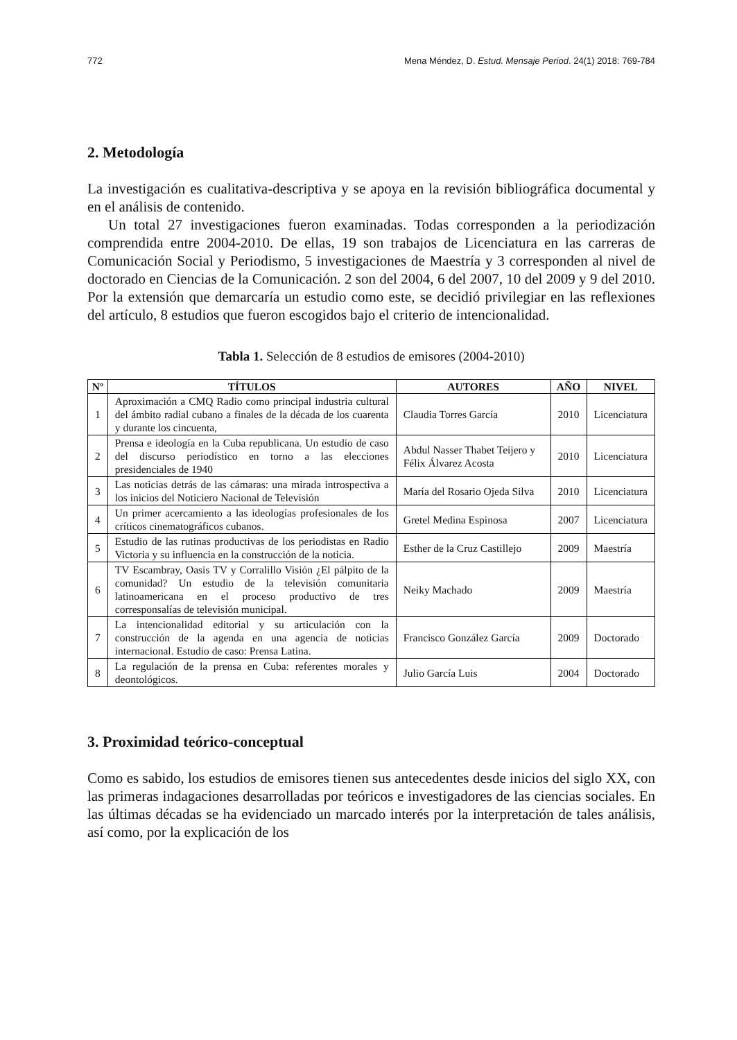772 Mena Méndez, D. Estud. Mensaje Period. 24(1) 2018: 769-784
2. Metodología
La investigación es cualitativa-descriptiva y se apoya en la revisión bibliográfica documental y en el análisis de contenido.
Un total 27 investigaciones fueron examinadas. Todas corresponden a la periodización comprendida entre 2004-2010. De ellas, 19 son trabajos de Licenciatura en las carreras de Comunicación Social y Periodismo, 5 investigaciones de Maestría y 3 corresponden al nivel de doctorado en Ciencias de la Comunicación. 2 son del 2004, 6 del 2007, 10 del 2009 y 9 del 2010. Por la extensión que demarcaría un estudio como este, se decidió privilegiar en las reflexiones del artículo, 8 estudios que fueron escogidos bajo el criterio de intencionalidad.
Tabla 1. Selección de 8 estudios de emisores (2004-2010)
| Nº | TÍTULOS | AUTORES | AÑO | NIVEL |
| --- | --- | --- | --- | --- |
| 1 | Aproximación a CMQ Radio como principal industria cultural del ámbito radial cubano a finales de la década de los cuarenta y durante los cincuenta, | Claudia Torres García | 2010 | Licenciatura |
| 2 | Prensa e ideología en la Cuba republicana. Un estudio de caso del discurso periodístico en torno a las elecciones presidenciales de 1940 | Abdul Nasser Thabet Teijero y Félix Álvarez Acosta | 2010 | Licenciatura |
| 3 | Las noticias detrás de las cámaras: una mirada introspectiva a los inicios del Noticiero Nacional de Televisión | María del Rosario Ojeda Silva | 2010 | Licenciatura |
| 4 | Un primer acercamiento a las ideologías profesionales de los críticos cinematográficos cubanos. | Gretel Medina Espinosa | 2007 | Licenciatura |
| 5 | Estudio de las rutinas productivas de los periodistas en Radio Victoria y su influencia en la construcción de la noticia. | Esther de la Cruz Castillejo | 2009 | Maestría |
| 6 | TV Escambray, Oasis TV y Corralillo Visión ¿El pálpito de la comunidad? Un estudio de la televisión comunitaria latinoamericana en el proceso productivo de tres corresponsalías de televisión municipal. | Neiky Machado | 2009 | Maestría |
| 7 | La intencionalidad editorial y su articulación con la construcción de la agenda en una agencia de noticias internacional. Estudio de caso: Prensa Latina. | Francisco González García | 2009 | Doctorado |
| 8 | La regulación de la prensa en Cuba: referentes morales y deontológicos. | Julio García Luis | 2004 | Doctorado |
3. Proximidad teórico-conceptual
Como es sabido, los estudios de emisores tienen sus antecedentes desde inicios del siglo XX, con las primeras indagaciones desarrolladas por teóricos e investigadores de las ciencias sociales. En las últimas décadas se ha evidenciado un marcado interés por la interpretación de tales análisis, así como, por la explicación de los